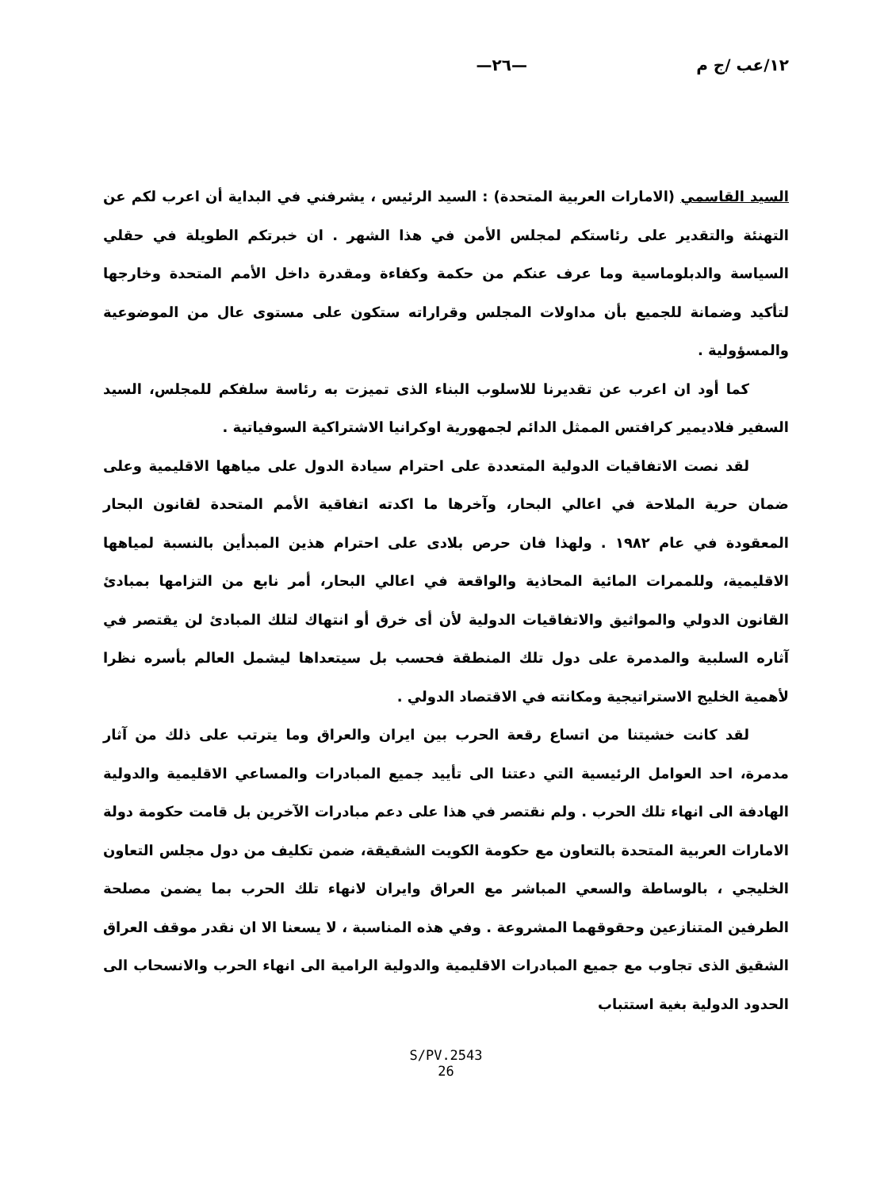١٢/عب /ج م —٢٦—
السيد القاسمي (الامارات العربية المتحدة) : السيد الرئيس ، يشرفني في البداية أن اعرب لكم عن التهنئة والتقدير على رئاستكم لمجلس الأمن في هذا الشهر . ان خبرتكم الطويلة في حقلي السياسة والدبلوماسية وما عرف عنكم من حكمة وكفاءة ومقدرة داخل الأمم المتحدة وخارجها لتأكيد وضمانة للجميع بأن مداولات المجلس وقراراته ستكون على مستوى عال من الموضوعية والمسؤولية .
كما أود ان اعرب عن تقديرنا للاسلوب البناء الذى تميزت به رئاسة سلفكم للمجلس، السيد السفير فلاديمير كرافتس الممثل الدائم لجمهورية اوكرانيا الاشتراكية السوفياتية .
لقد نصت الاتفاقيات الدولية المتعددة على احترام سيادة الدول على مياهها الاقليمية وعلى ضمان حرية الملاحة في اعالي البحار، وآخرها ما اكدته اتفاقية الأمم المتحدة لقانون البحار المعقودة في عام ١٩٨٢ . ولهذا فان حرص بلادى على احترام هذين المبدأين بالنسبة لمياهها الاقليمية، وللممرات المائية المحاذية والواقعة في اعالي البحار، أمر نابع من التزامها بمبادئ القانون الدولي والمواثيق والاتفاقيات الدولية لأن أى خرق أو انتهاك لتلك المبادئ لن يقتصر في آثاره السلبية والمدمرة على دول تلك المنطقة فحسب بل سيتعداها ليشمل العالم بأسره نظرا لأهمية الخليج الاستراتيجية ومكانته في الاقتصاد الدولي .
لقد كانت خشيتنا من اتساع رقعة الحرب بين ايران والعراق وما يترتب على ذلك من آثار مدمرة، احد العوامل الرئيسية التي دعتنا الى تأييد جميع المبادرات والمساعي الاقليمية والدولية الهادفة الى انهاء تلك الحرب . ولم نقتصر في هذا على دعم مبادرات الآخرين بل قامت حكومة دولة الامارات العربية المتحدة بالتعاون مع حكومة الكويت الشقيقة، ضمن تكليف من دول مجلس التعاون الخليجي ، بالوساطة والسعي المباشر مع العراق وايران لانهاء تلك الحرب بما يضمن مصلحة الطرفين المتنازعين وحقوقهما المشروعة . وفي هذه المناسبة ، لا يسعنا الا ان نقدر موقف العراق الشقيق الذى تجاوب مع جميع المبادرات الاقليمية والدولية الرامية الى انهاء الحرب والانسحاب الى الحدود الدولية بغية استتباب
S/PV.2543
26